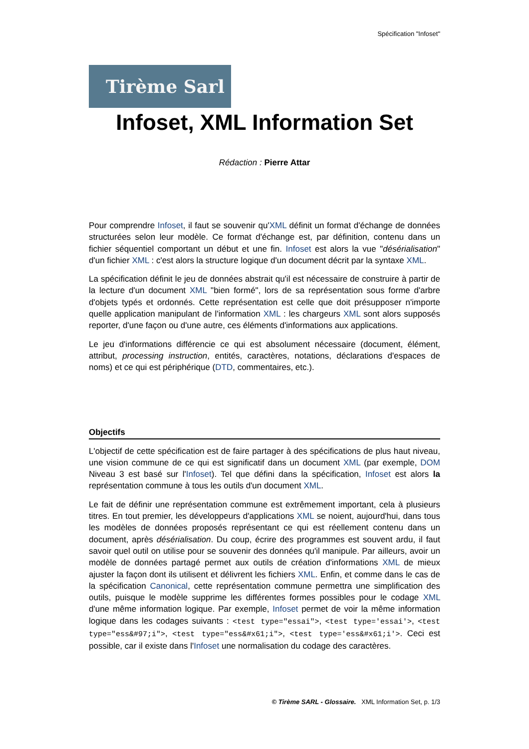Spécification "Infoset"
Tirème Sarl
Infoset, XML Information Set
Rédaction : Pierre Attar
Pour comprendre Infoset, il faut se souvenir qu'XML définit un format d'échange de données structurées selon leur modèle. Ce format d'échange est, par définition, contenu dans un fichier séquentiel comportant un début et une fin. Infoset est alors la vue "désérialisation" d'un fichier XML : c'est alors la structure logique d'un document décrit par la syntaxe XML.
La spécification définit le jeu de données abstrait qu'il est nécessaire de construire à partir de la lecture d'un document XML "bien formé", lors de sa représentation sous forme d'arbre d'objets typés et ordonnés. Cette représentation est celle que doit présupposer n'importe quelle application manipulant de l'information XML : les chargeurs XML sont alors supposés reporter, d'une façon ou d'une autre, ces éléments d'informations aux applications.
Le jeu d'informations différencie ce qui est absolument nécessaire (document, élément, attribut, processing instruction, entités, caractères, notations, déclarations d'espaces de noms) et ce qui est périphérique (DTD, commentaires, etc.).
Objectifs
L'objectif de cette spécification est de faire partager à des spécifications de plus haut niveau, une vision commune de ce qui est significatif dans un document XML (par exemple, DOM Niveau 3 est basé sur l'Infoset). Tel que défini dans la spécification, Infoset est alors la représentation commune à tous les outils d'un document XML.
Le fait de définir une représentation commune est extrêmement important, cela à plusieurs titres. En tout premier, les développeurs d'applications XML se noient, aujourd'hui, dans tous les modèles de données proposés représentant ce qui est réellement contenu dans un document, après désérialisation. Du coup, écrire des programmes est souvent ardu, il faut savoir quel outil on utilise pour se souvenir des données qu'il manipule. Par ailleurs, avoir un modèle de données partagé permet aux outils de création d'informations XML de mieux ajuster la façon dont ils utilisent et délivrent les fichiers XML. Enfin, et comme dans le cas de la spécification Canonical, cette représentation commune permettra une simplification des outils, puisque le modèle supprime les différentes formes possibles pour le codage XML d'une même information logique. Par exemple, Infoset permet de voir la même information logique dans les codages suivants : <test type="essai">, <test type='essai'>, <test type="ess&#97;i">, <test type="ess&#x61;i">, <test type='ess&#x61;i'>. Ceci est possible, car il existe dans l'Infoset une normalisation du codage des caractères.
© Tirème SARL - Glossaire. XML Information Set, p. 1/3